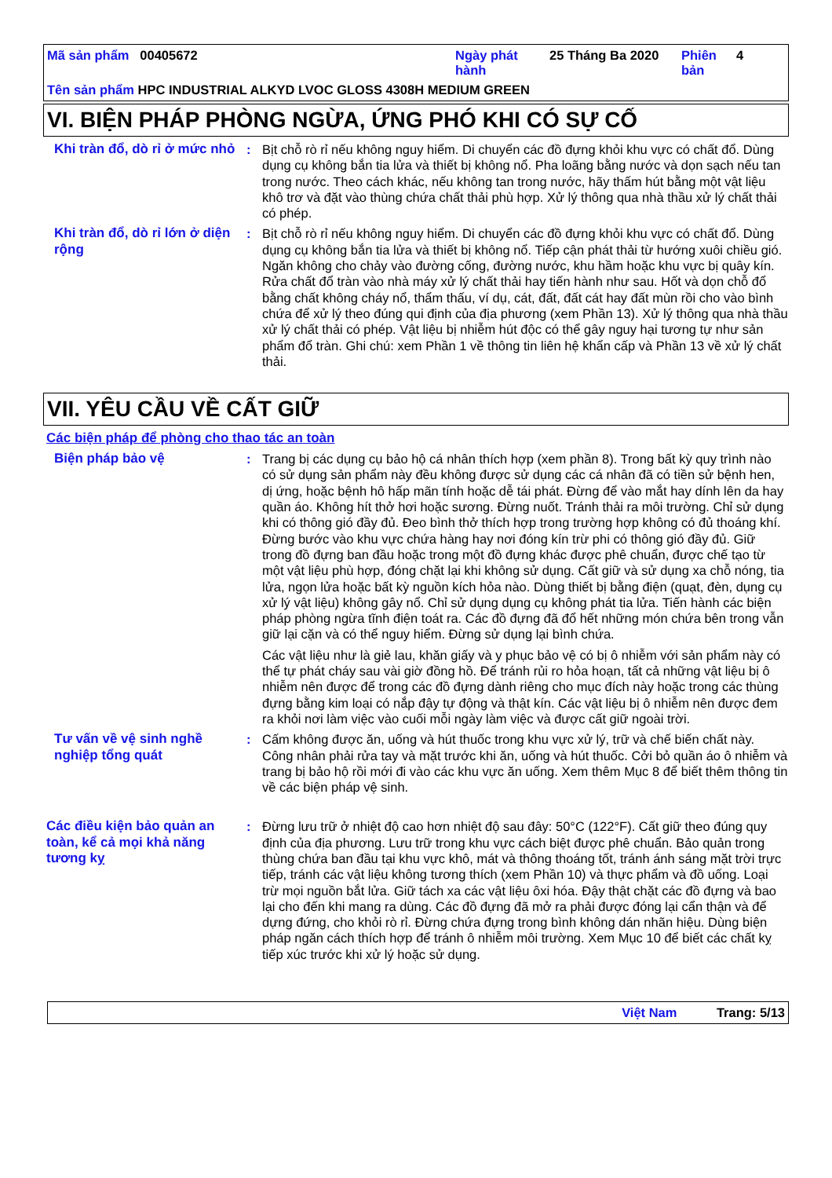Mã sản phẩm 00405672 Ngày phát hành
25 Tháng Ba 2020 Phiên bản
4
Tên sản phẩm HPC INDUSTRIAL ALKYD LVOC GLOSS 4308H MEDIUM GREEN
VI. BIỆN PHÁP PHÒNG NGỪA, ỨNG PHÓ KHI CÓ SỰ CỐ
Khi tràn đổ, dò rỉ ở mức nhỏ
: Bịt chỗ rò rỉ nếu không nguy hiểm. Di chuyển các đồ đựng khỏi khu vực có chất đổ. Dùng dụng cụ không bắn tia lửa và thiết bị không nổ. Pha loãng bằng nước và dọn sạch nếu tan trong nước. Theo cách khác, nếu không tan trong nước, hãy thấm hút bằng một vật liệu khô trơ và đặt vào thùng chứa chất thải phù hợp. Xử lý thông qua nhà thầu xử lý chất thải có phép.
Khi tràn đổ, dò rỉ lớn ở diện rộng
: Bịt chỗ rò rỉ nếu không nguy hiểm. Di chuyển các đồ đựng khỏi khu vực có chất đổ. Dùng dụng cụ không bắn tia lửa và thiết bị không nổ. Tiếp cận phát thải từ hướng xuôi chiều gió. Ngăn không cho chảy vào đường cống, đường nước, khu hầm hoặc khu vực bị quây kín. Rửa chất đổ tràn vào nhà máy xử lý chất thải hay tiến hành như sau. Hốt và dọn chỗ đổ bằng chất không cháy nổ, thẩm thấu, ví dụ, cát, đất, đất cát hay đất mùn rồi cho vào bình chứa để xử lý theo đúng qui định của địa phương (xem Phần 13). Xử lý thông qua nhà thầu xử lý chất thải có phép. Vật liệu bị nhiễm hút độc có thể gây nguy hại tương tự như sản phẩm đổ tràn. Ghi chú: xem Phần 1 về thông tin liên hệ khẩn cấp và Phần 13 về xử lý chất thải.
VII. YÊU CẦU VỀ CẤT GIỮ
Các biện pháp để phòng cho thao tác an toàn
Biện pháp bảo vệ : Trang bị các dụng cụ bảo hộ cá nhân thích hợp (xem phần 8). Trong bất kỳ quy trình nào có sử dụng sản phẩm này đều không được sử dụng các cá nhân đã có tiền sử bệnh hen, dị ứng, hoặc bệnh hô hấp mãn tính hoặc dễ tái phát. Đừng để vào mắt hay dính lên da hay quần áo. Không hít thở hơi hoặc sương. Đừng nuốt. Tránh thải ra môi trường. Chỉ sử dụng khi có thông gió đầy đủ. Đeo bình thở thích hợp trong trường hợp không có đủ thoáng khí. Đừng bước vào khu vực chứa hàng hay nơi đóng kín trừ phi có thông gió đầy đủ. Giữ trong đồ đựng ban đầu hoặc trong một đồ đựng khác được phê chuẩn, được chế tạo từ một vật liệu phù hợp, đóng chặt lại khi không sử dụng. Cất giữ và sử dụng xa chỗ nóng, tia lửa, ngọn lửa hoặc bất kỳ nguồn kích hỏa nào. Dùng thiết bị bằng điện (quạt, đèn, dụng cụ xử lý vật liệu) không gây nổ. Chỉ sử dụng dụng cụ không phát tia lửa. Tiến hành các biện pháp phòng ngừa tĩnh điện toát ra. Các đồ đựng đã đổ hết những món chứa bên trong vẫn giữ lại cặn và có thể nguy hiểm. Đừng sử dụng lại bình chứa.
Các vật liệu như là giẻ lau, khăn giấy và y phục bảo vệ có bị ô nhiễm với sản phẩm này có thể tự phát cháy sau vài giờ đồng hồ. Để tránh rủi ro hỏa hoạn, tất cả những vật liệu bị ô nhiễm nên được để trong các đồ đựng dành riêng cho mục đích này hoặc trong các thùng đựng bằng kim loại có nắp đậy tự động và thật kín. Các vật liệu bị ô nhiễm nên được đem ra khỏi nơi làm việc vào cuối mỗi ngày làm việc và được cất giữ ngoài trời.
Tư vấn về vệ sinh nghề nghiệp tổng quát
: Cấm không được ăn, uống và hút thuốc trong khu vực xử lý, trữ và chế biến chất này. Công nhân phải rửa tay và mặt trước khi ăn, uống và hút thuốc. Cởi bỏ quần áo ô nhiễm và trang bị bảo hộ rồi mới đi vào các khu vực ăn uống. Xem thêm Mục 8 để biết thêm thông tin về các biện pháp vệ sinh.
Các điều kiện bảo quản an toàn, kể cả mọi khả năng tương kỵ
: Đừng lưu trữ ở nhiệt độ cao hơn nhiệt độ sau đây: 50°C (122°F). Cất giữ theo đúng quy định của địa phương. Lưu trữ trong khu vực cách biệt được phê chuẩn. Bảo quản trong thùng chứa ban đầu tại khu vực khô, mát và thông thoáng tốt, tránh ánh sáng mặt trời trực tiếp, tránh các vật liệu không tương thích (xem Phần 10) và thực phẩm và đồ uống. Loại trừ mọi nguồn bắt lửa. Giữ tách xa các vật liệu ôxi hóa. Đậy thật chặt các đồ đựng và bao lại cho đến khi mang ra dùng. Các đồ đựng đã mở ra phải được đóng lại cẩn thận và để dựng đứng, cho khỏi rò rỉ. Đừng chứa đựng trong bình không dán nhãn hiệu. Dùng biện pháp ngăn cách thích hợp để tránh ô nhiễm môi trường. Xem Mục 10 để biết các chất kỵ tiếp xúc trước khi xử lý hoặc sử dụng.
Việt Nam Trang: 5/13